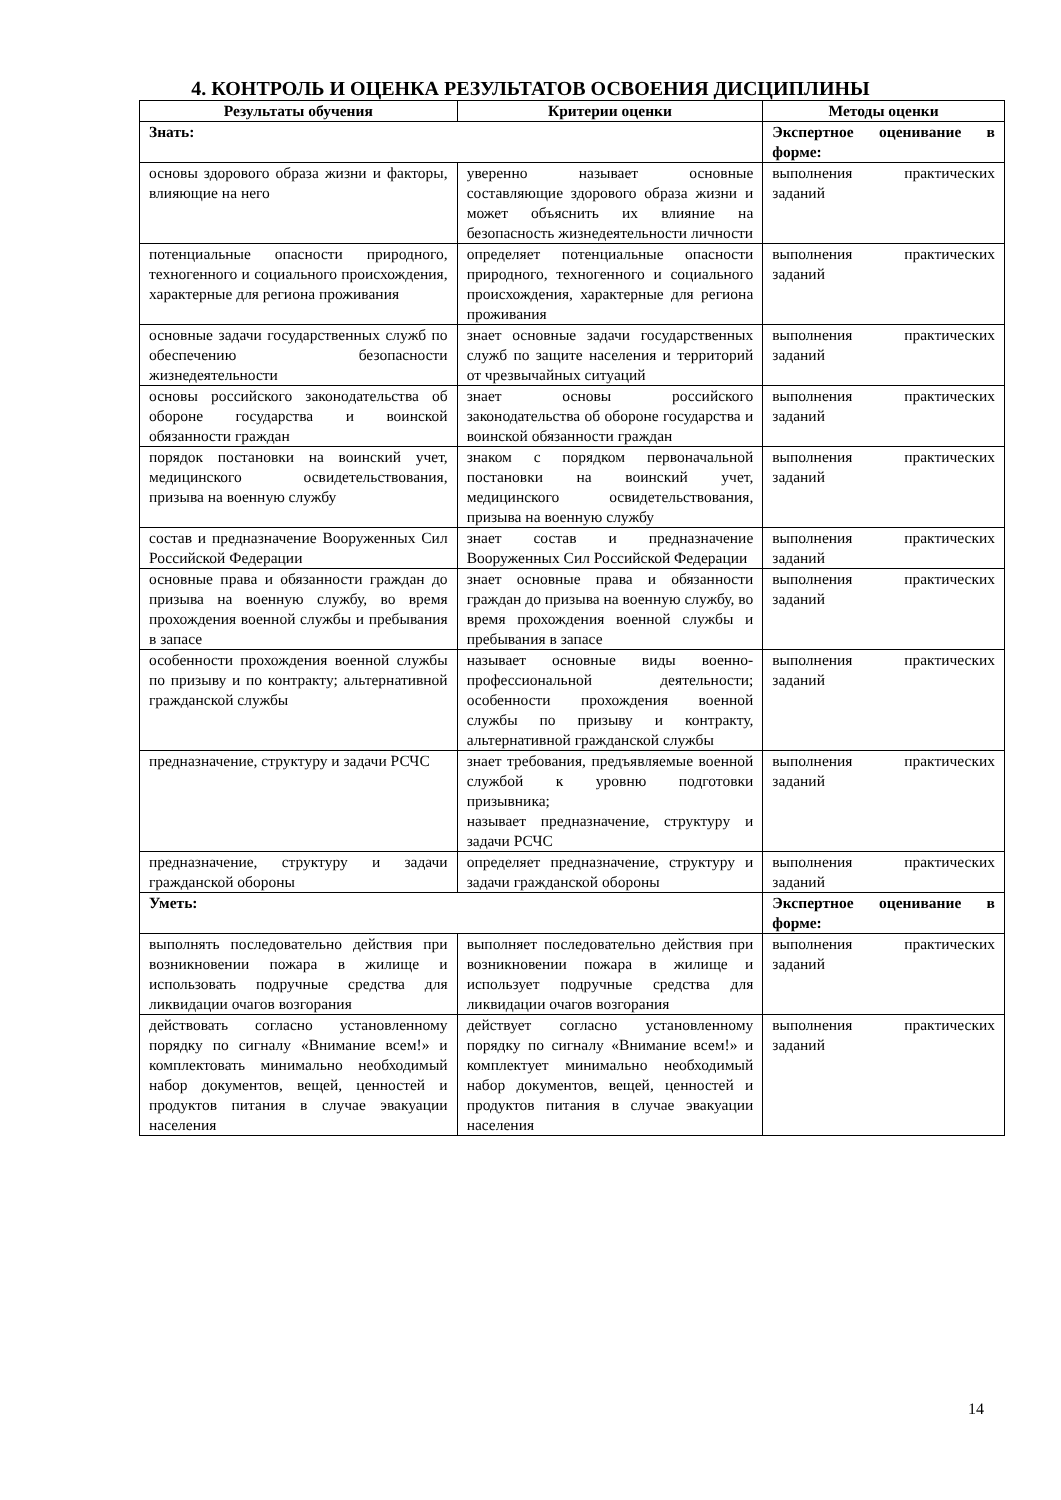4. КОНТРОЛЬ И ОЦЕНКА РЕЗУЛЬТАТОВ ОСВОЕНИЯ ДИСЦИПЛИНЫ
| Результаты обучения | Критерии оценки | Методы оценки |
| --- | --- | --- |
| Знать: | | Экспертное оценивание в форме: |
| основы здорового образа жизни и факторы, влияющие на него | уверенно называет основные составляющие здорового образа жизни и может объяснить их влияние на безопасность жизнедеятельности личности | выполнения практических заданий |
| потенциальные опасности природного, техногенного и социального происхождения, характерные для региона проживания | определяет потенциальные опасности природного, техногенного и социального происхождения, характерные для региона проживания | выполнения практических заданий |
| основные задачи государственных служб по обеспечению безопасности жизнедеятельности | знает основные задачи государственных служб по защите населения и территорий от чрезвычайных ситуаций | выполнения практических заданий |
| основы российского законодательства об обороне государства и воинской обязанности граждан | знает основы российского законодательства об обороне государства и воинской обязанности граждан | выполнения практических заданий |
| порядок постановки на воинский учет, медицинского освидетельствования, призыва на военную службу | знаком с порядком первоначальной постановки на воинский учет, медицинского освидетельствования, призыва на военную службу | выполнения практических заданий |
| состав и предназначение Вооруженных Сил Российской Федерации | знает состав и предназначение Вооруженных Сил Российской Федерации | выполнения практических заданий |
| основные права и обязанности граждан до призыва на военную службу, во время прохождения военной службы и пребывания в запасе | знает основные права и обязанности граждан до призыва на военную службу, во время прохождения военной службы и пребывания в запасе | выполнения практических заданий |
| особенности прохождения военной службы по призыву и по контракту; альтернативной гражданской службы | называет основные виды военно-профессиональной деятельности; особенности прохождения военной службы по призыву и контракту, альтернативной гражданской службы | выполнения практических заданий |
| предназначение, структуру и задачи РСЧС | знает требования, предъявляемые военной службой к уровню подготовки призывника; называет предназначение, структуру и задачи РСЧС | выполнения практических заданий |
| предназначение, структуру и задачи гражданской обороны | определяет предназначение, структуру и задачи гражданской обороны | выполнения практических заданий |
| Уметь: | | Экспертное оценивание в форме: |
| выполнять последовательно действия при возникновении пожара в жилище и использовать подручные средства для ликвидации очагов возгорания | выполняет последовательно действия при возникновении пожара в жилище и использует подручные средства для ликвидации очагов возгорания | выполнения практических заданий |
| действовать согласно установленному порядку по сигналу «Внимание всем!» и комплектовать минимально необходимый набор документов, вещей, ценностей и продуктов питания в случае эвакуации населения | действует согласно установленному порядку по сигналу «Внимание всем!» и комплектует минимально необходимый набор документов, вещей, ценностей и продуктов питания в случае эвакуации населения | выполнения практических заданий |
14